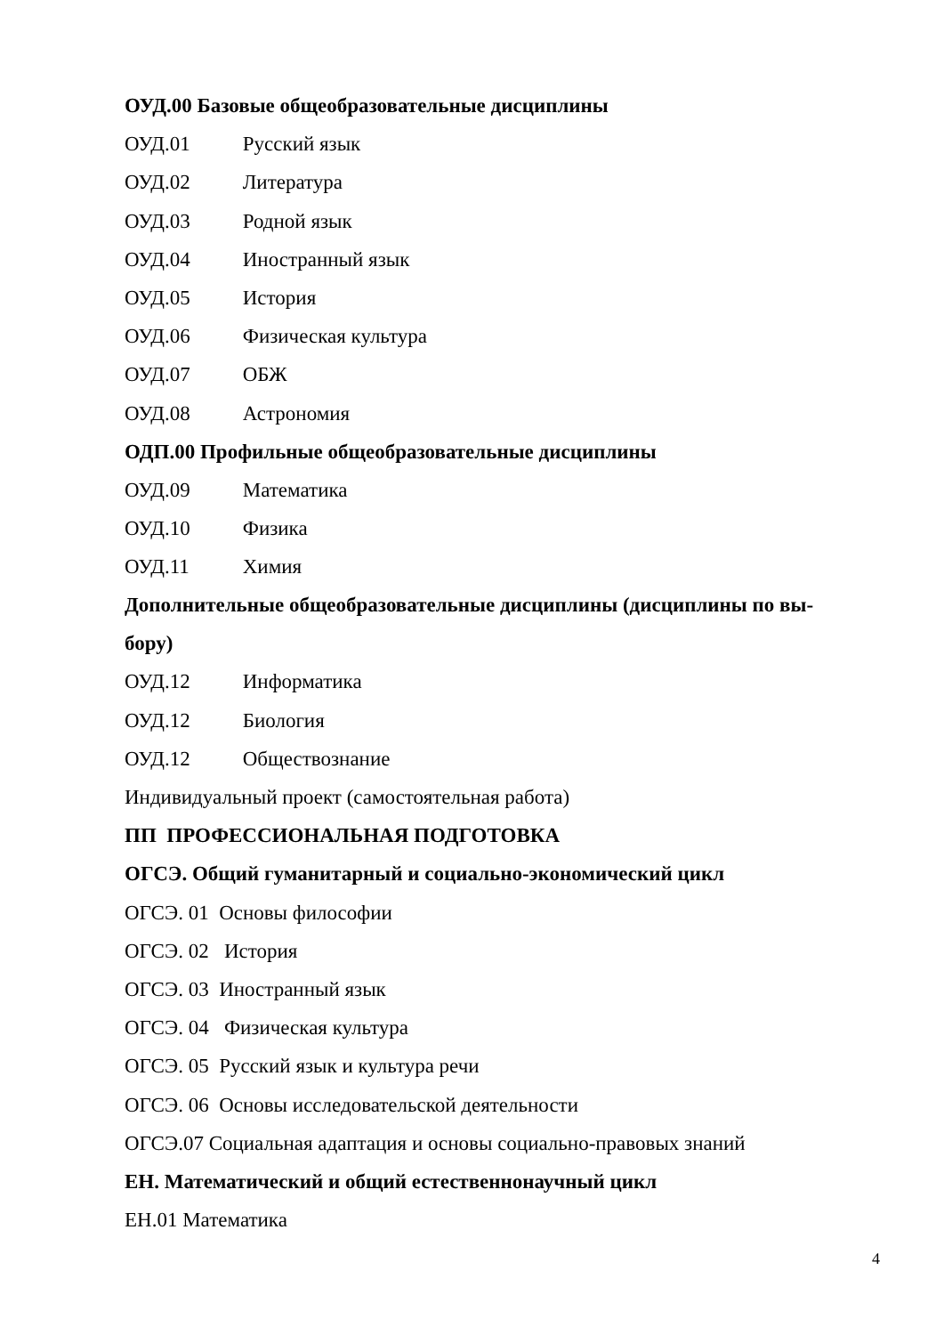ОУД.00 Базовые общеобразовательные дисциплины
ОУД.01 Русский язык
ОУД.02 Литература
ОУД.03 Родной язык
ОУД.04 Иностранный язык
ОУД.05 История
ОУД.06 Физическая культура
ОУД.07 ОБЖ
ОУД.08 Астрономия
ОДП.00 Профильные общеобразовательные дисциплины
ОУД.09 Математика
ОУД.10 Физика
ОУД.11 Химия
Дополнительные общеобразовательные дисциплины (дисциплины по вы-
бору)
ОУД.12 Информатика
ОУД.12 Биология
ОУД.12 Обществознание
Индивидуальный проект (самостоятельная работа)
ПП ПРОФЕССИОНАЛЬНАЯ ПОДГОТОВКА
ОГСЭ. Общий гуманитарный и социально-экономический цикл
ОГСЭ. 01 Основы философии
ОГСЭ. 02 История
ОГСЭ. 03 Иностранный язык
ОГСЭ. 04 Физическая культура
ОГСЭ. 05 Русский язык и культура речи
ОГСЭ. 06 Основы исследовательской деятельности
ОГСЭ.07 Социальная адаптация и основы социально-правовых знаний
ЕН. Математический и общий естественнонаучный цикл
ЕН.01 Математика
4